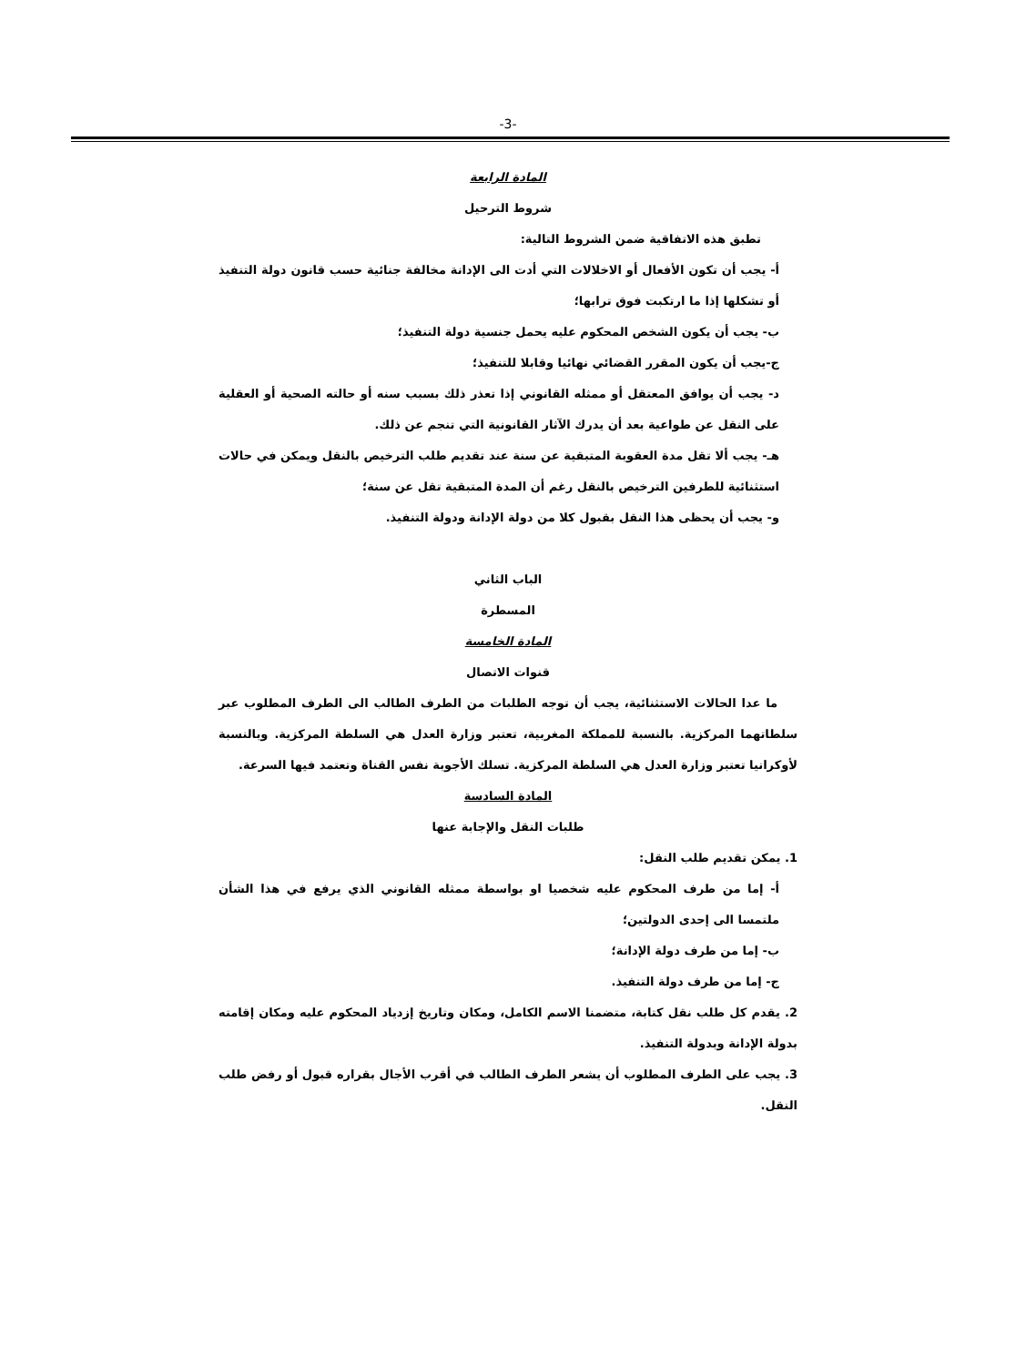-3-
المادة الرابعة
شروط الترحيل
تطبق هذه الاتفاقية ضمن الشروط التالية:
أ- يجب أن تكون الأفعال أو الاخلالات التي أدت الى الإدانة مخالفة جنائية حسب قانون دولة التنفيذ أو تشكلها إذا ما ارتكبت فوق ترابها؛
ب- يجب أن يكون الشخص المحكوم عليه يحمل جنسية دولة التنفيذ؛
ج-يجب أن يكون المقرر القضائي نهائيا وقابلا للتنفيذ؛
د- يجب أن يوافق المعتقل أو ممثله القانوني إذا تعذر ذلك بسبب سنه أو حالته الصحية أو العقلية على النقل عن طواعية بعد أن يدرك الآثار القانونية التي تنجم عن ذلك.
هـ- يجب ألا تقل مدة العقوبة المتبقية عن سنة عند تقديم طلب الترخيص بالنقل ويمكن في حالات استثنائية للطرفين الترخيص بالنقل رغم أن المدة المتبقية تقل عن سنة؛
و- يجب أن يحظى هذا النقل بقبول كلا من دولة الإدانة ودولة التنفيذ.
الباب الثاني
المسطرة
المادة الخامسة
قنوات الاتصال
ما عدا الحالات الاستثنائية، يجب أن توجه الطلبات من الطرف الطالب الى الطرف المطلوب عبر سلطاتهما المركزية. بالنسبة للمملكة المغربية، تعتبر وزارة العدل هي السلطة المركزية. وبالنسبة لأوكرانيا تعتبر وزارة العدل هي السلطة المركزية. تسلك الأجوبة نفس القناة وتعتمد فيها السرعة.
المادة السادسة
طلبات النقل والإجابة عنها
1. يمكن تقديم طلب النقل:
أ- إما من طرف المحكوم عليه شخصيا او بواسطة ممثله القانوني الذي يرفع في هذا الشأن ملتمسا الى إحدى الدولتين؛
ب- إما من طرف دولة الإدانة؛
ج- إما من طرف دولة التنفيذ.
2. يقدم كل طلب نقل كتابة، متضمنا الاسم الكامل، ومكان وتاريخ إزدياد المحكوم عليه ومكان إقامته بدولة الإدانة وبدولة التنفيذ.
3. يجب على الطرف المطلوب أن يشعر الطرف الطالب في أقرب الأجال بقراره قبول أو رفض طلب النقل.